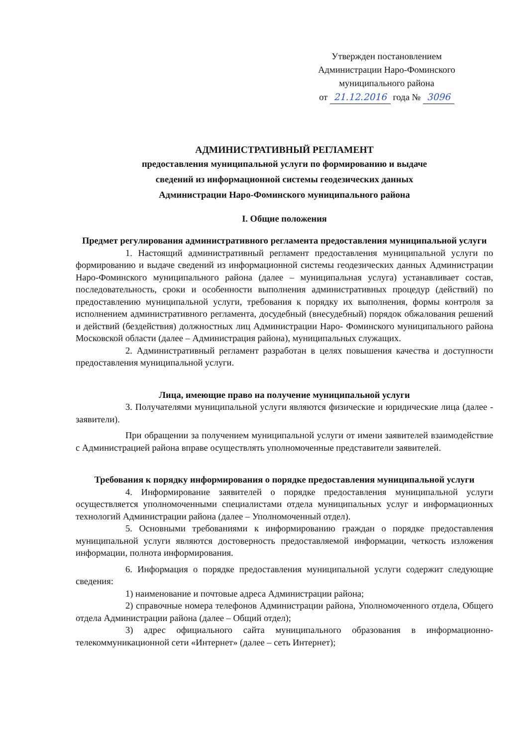Утвержден постановлением
Администрации Наро-Фоминского
муниципального района
от 21.12.2016 года № 3096
АДМИНИСТРАТИВНЫЙ РЕГЛАМЕНТ
предоставления муниципальной услуги по формированию и выдаче
сведений из информационной системы геодезических данных
Администрации Наро-Фоминского муниципального района
I. Общие положения
Предмет регулирования административного регламента предоставления муниципальной услуги
1. Настоящий административный регламент предоставления муниципальной услуги по формированию и выдаче сведений из информационной системы геодезических данных Администрации Наро-Фоминского муниципального района (далее – муниципальная услуга) устанавливает состав, последовательность, сроки и особенности выполнения административных процедур (действий) по предоставлению муниципальной услуги, требования к порядку их выполнения, формы контроля за исполнением административного регламента, досудебный (внесудебный) порядок обжалования решений и действий (бездействия) должностных лиц Администрации Наро- Фоминского муниципального района Московской области (далее – Администрация района), муниципальных служащих.
2. Административный регламент разработан в целях повышения качества и доступности предоставления муниципальной услуги.
Лица, имеющие право на получение муниципальной услуги
3. Получателями муниципальной услуги являются физические и юридические лица (далее - заявители).
При обращении за получением муниципальной услуги от имени заявителей взаимодействие с Администрацией района вправе осуществлять уполномоченные представители заявителей.
Требования к порядку информирования о порядке предоставления муниципальной услуги
4. Информирование заявителей о порядке предоставления муниципальной услуги осуществляется уполномоченными специалистами отдела муниципальных услуг и информационных технологий Администрации района (далее – Уполномоченный отдел).
5. Основными требованиями к информированию граждан о порядке предоставления муниципальной услуги являются достоверность предоставляемой информации, четкость изложения информации, полнота информирования.
6. Информация о порядке предоставления муниципальной услуги содержит следующие сведения:
1) наименование и почтовые адреса Администрации района;
2) справочные номера телефонов Администрации района, Уполномоченного отдела, Общего отдела Администрации района (далее – Общий отдел);
3) адрес официального сайта муниципального образования в информационно-телекоммуникационной сети «Интернет» (далее – сеть Интернет);